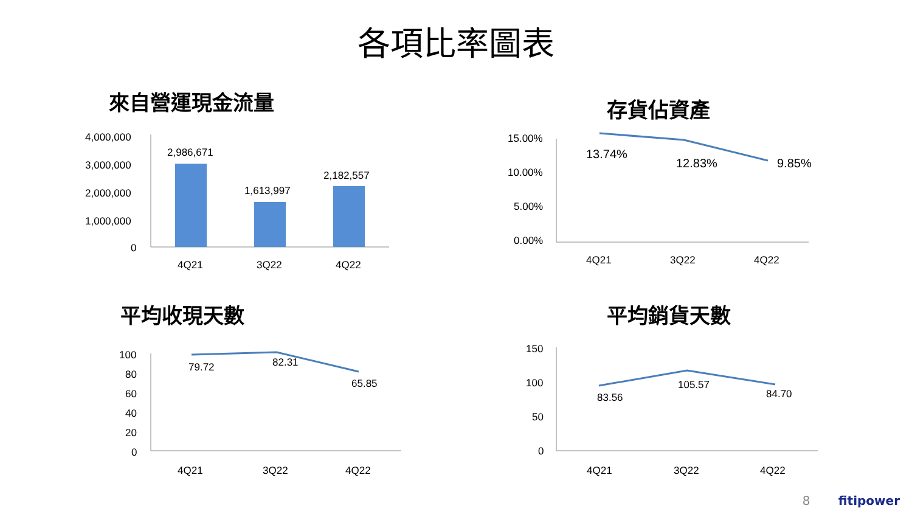各項比率圖表
來自營運現金流量
4,000,000
3,000,000
2,000,000
1,000,000
0
2,986,671
1,613,997
2,182,557
4Q21
3Q22
4Q22
存貨佔資產
15.00%
10.00%
5.00%
0.00%
13.74%
12.83%
9.85%
4Q21
3Q22
4Q22
平均收現天數
100
80
60
40
20
0
79.72
82.31
65.85
4Q21
3Q22
4Q22
平均銷貨天數
150
100
50
0
83.56
105.57
84.70
4Q21
3Q22
4Q22
8 fitipower